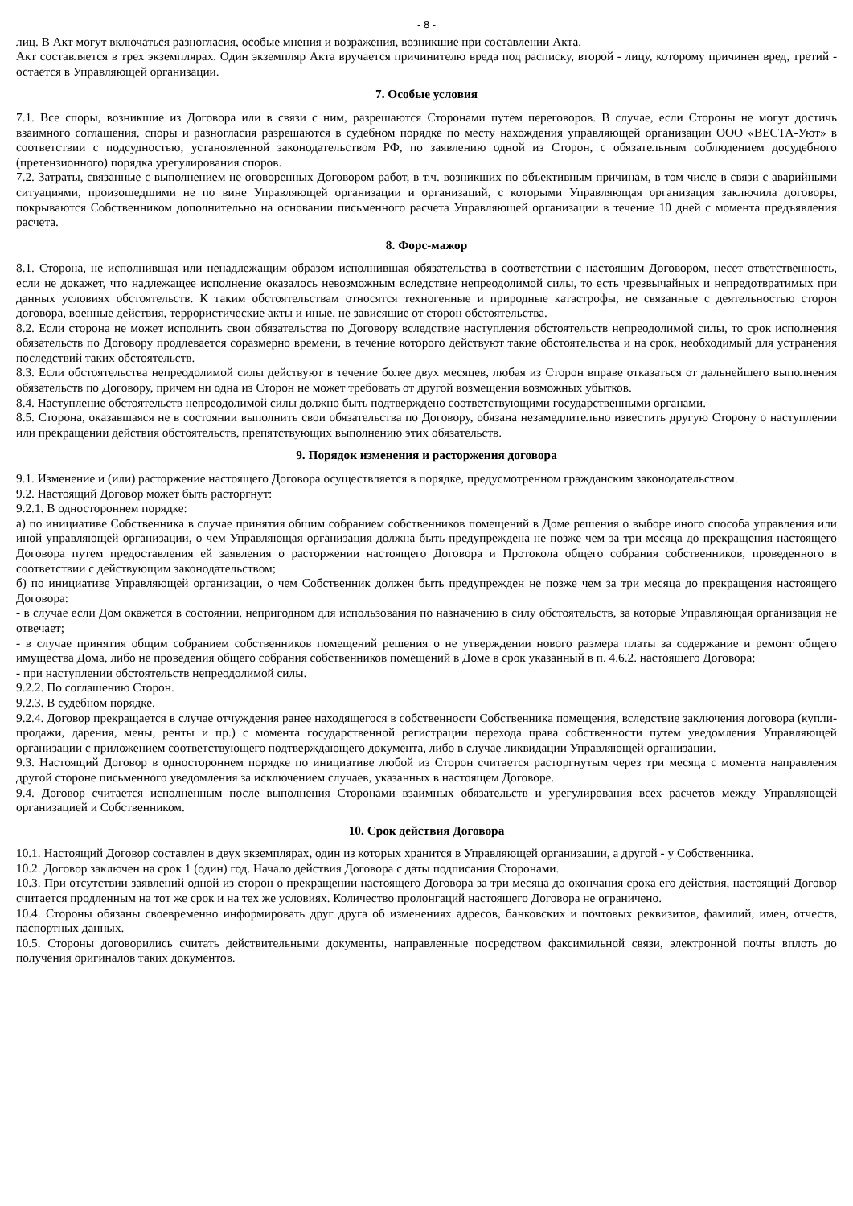- 8 -
лиц. В Акт могут включаться разногласия, особые мнения и возражения, возникшие при составлении Акта.
Акт составляется в трех экземплярах. Один экземпляр Акта вручается причинителю вреда под расписку, второй - лицу, которому причинен вред, третий - остается в Управляющей организации.
7. Особые условия
7.1. Все споры, возникшие из Договора или в связи с ним, разрешаются Сторонами путем переговоров. В случае, если Стороны не могут достичь взаимного соглашения, споры и разногласия разрешаются в судебном порядке по месту нахождения управляющей организации ООО «ВЕСТА-Уют» в соответствии с подсудностью, установленной законодательством РФ, по заявлению одной из Сторон, с обязательным соблюдением досудебного (претензионного) порядка урегулирования споров.
7.2. Затраты, связанные с выполнением не оговоренных Договором работ, в т.ч. возникших по объективным причинам, в том числе в связи с аварийными ситуациями, произошедшими не по вине Управляющей организации и организаций, с которыми Управляющая организация заключила договоры, покрываются Собственником дополнительно на основании письменного расчета Управляющей организации в течение 10 дней с момента предъявления расчета.
8. Форс-мажор
8.1. Сторона, не исполнившая или ненадлежащим образом исполнившая обязательства в соответствии с настоящим Договором, несет ответственность, если не докажет, что надлежащее исполнение оказалось невозможным вследствие непреодолимой силы, то есть чрезвычайных и непредотвратимых при данных условиях обстоятельств. К таким обстоятельствам относятся техногенные и природные катастрофы, не связанные с деятельностью сторон договора, военные действия, террористические акты и иные, не зависящие от сторон обстоятельства.
8.2. Если сторона не может исполнить свои обязательства по Договору вследствие наступления обстоятельств непреодолимой силы, то срок исполнения обязательств по Договору продлевается соразмерно времени, в течение которого действуют такие обстоятельства и на срок, необходимый для устранения последствий таких обстоятельств.
8.3. Если обстоятельства непреодолимой силы действуют в течение более двух месяцев, любая из Сторон вправе отказаться от дальнейшего выполнения обязательств по Договору, причем ни одна из Сторон не может требовать от другой возмещения возможных убытков.
8.4. Наступление обстоятельств непреодолимой силы должно быть подтверждено соответствующими государственными органами.
8.5. Сторона, оказавшаяся не в состоянии выполнить свои обязательства по Договору, обязана незамедлительно известить другую Сторону о наступлении или прекращении действия обстоятельств, препятствующих выполнению этих обязательств.
9. Порядок изменения и расторжения договора
9.1. Изменение и (или) расторжение настоящего Договора осуществляется в порядке, предусмотренном гражданским законодательством.
9.2. Настоящий Договор может быть расторгнут:
9.2.1. В одностороннем порядке:
а) по инициативе Собственника в случае принятия общим собранием собственников помещений в Доме решения о выборе иного способа управления или иной управляющей организации, о чем Управляющая организация должна быть предупреждена не позже чем за три месяца до прекращения настоящего Договора путем предоставления ей заявления о расторжении настоящего Договора и Протокола общего собрания собственников, проведенного в соответствии с действующим законодательством;
б) по инициативе Управляющей организации, о чем Собственник должен быть предупрежден не позже чем за три месяца до прекращения настоящего Договора:
- в случае если Дом окажется в состоянии, непригодном для использования по назначению в силу обстоятельств, за которые Управляющая организация не отвечает;
- в случае принятия общим собранием собственников помещений решения о не утверждении нового размера платы за содержание и ремонт общего имущества Дома, либо не проведения общего собрания собственников помещений в Доме в срок указанный в п. 4.6.2. настоящего Договора;
- при наступлении обстоятельств непреодолимой силы.
9.2.2. По соглашению Сторон.
9.2.3. В судебном порядке.
9.2.4. Договор прекращается в случае отчуждения ранее находящегося в собственности Собственника помещения, вследствие заключения договора (купли-продажи, дарения, мены, ренты и пр.) с момента государственной регистрации перехода права собственности путем уведомления Управляющей организации с приложением соответствующего подтверждающего документа, либо в случае ликвидации Управляющей организации.
9.3. Настоящий Договор в одностороннем порядке по инициативе любой из Сторон считается расторгнутым через три месяца с момента направления другой стороне письменного уведомления за исключением случаев, указанных в настоящем Договоре.
9.4. Договор считается исполненным после выполнения Сторонами взаимных обязательств и урегулирования всех расчетов между Управляющей организацией и Собственником.
10. Срок действия Договора
10.1. Настоящий Договор составлен в двух экземплярах, один из которых хранится в Управляющей организации, а другой - у Собственника.
10.2. Договор заключен на срок 1 (один) год. Начало действия Договора с даты подписания Сторонами.
10.3. При отсутствии заявлений одной из сторон о прекращении настоящего Договора за три месяца до окончания срока его действия, настоящий Договор считается продленным на тот же срок и на тех же условиях. Количество пролонгаций настоящего Договора не ограничено.
10.4. Стороны обязаны своевременно информировать друг друга об изменениях адресов, банковских и почтовых реквизитов, фамилий, имен, отчеств, паспортных данных.
10.5. Стороны договорились считать действительными документы, направленные посредством факсимильной связи, электронной почты вплоть до получения оригиналов таких документов.